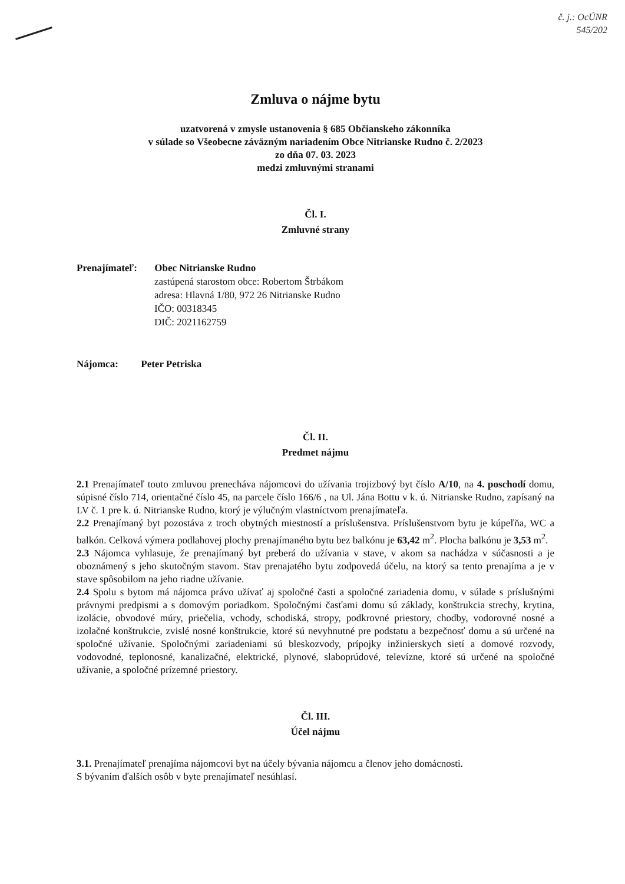č. j.: OcÚNR
545/202
Zmluva o nájme bytu
uzatvorená v zmysle ustanovenia § 685 Občianskeho zákonníka
v súlade so Všeobecne záväzným nariadením Obce Nitrianske Rudno č. 2/2023
zo dňa 07. 03. 2023
medzi zmluvnými stranami
Čl. I.
Zmluvné strany
Prenajímateľ: Obec Nitrianske Rudno
zastúpená starostom obce: Robertom Štrbákom
adresa: Hlavná 1/80, 972 26 Nitrianske Rudno
IČO: 00318345
DIČ: 2021162759
Nájomca: Peter Petriska
Čl. II.
Predmet nájmu
2.1 Prenajímateľ touto zmluvou prenecháva nájomcovi do užívania trojizbový byt číslo A/10, na 4. poschodí domu, súpisné číslo 714, orientačné číslo 45, na parcele číslo 166/6 , na Ul. Jána Bottu v k. ú. Nitrianske Rudno, zapísaný na LV č. 1 pre k. ú. Nitrianske Rudno, ktorý je výlučným vlastníctvom prenajímateľa.
2.2 Prenajímaný byt pozostáva z troch obytných miestností a príslušenstva. Príslušenstvom bytu je kúpeľňa, WC a balkón. Celková výmera podlahovej plochy prenajímaného bytu bez balkónu je 63,42 m<sup>2</sup>. Plocha balkónu je 3,53 m<sup>2</sup>.
2.3 Nájomca vyhlasuje, že prenajímaný byt preberá do užívania v stave, v akom sa nachádza v súčasnosti a je oboznámený s jeho skutočným stavom. Stav prenajatého bytu zodpovedá účelu, na ktorý sa tento prenajíma a je v stave spôsobilom na jeho riadne užívanie.
2.4 Spolu s bytom má nájomca právo užívať aj spoločné časti a spoločné zariadenia domu, v súlade s príslušnými právnymi predpismi a s domovým poriadkom. Spoločnými časťami domu sú základy, konštrukcia strechy, krytina, izolácie, obvodové múry, priečelia, vchody, schodiská, stropy, podkrovné priestory, chodby, vodorovné nosné a izolačné konštrukcie, zvislé nosné konštrukcie, ktoré sú nevyhnutné pre podstatu a bezpečnosť domu a sú určené na spoločné užívanie. Spoločnými zariadeniami sú bleskozvody, prípojky inžinierskych sietí a domové rozvody, vodovodné, teplonosné, kanalizačné, elektrické, plynové, slaboprúdové, televízne, ktoré sú určené na spoločné užívanie, a spoločné prízemné priestory.
Čl. III.
Účel nájmu
3.1. Prenajímateľ prenajíma nájomcovi byt na účely bývania nájomcu a členov jeho domácnosti.
S bývaním ďalších osôb v byte prenajímateľ nesúhlasí.